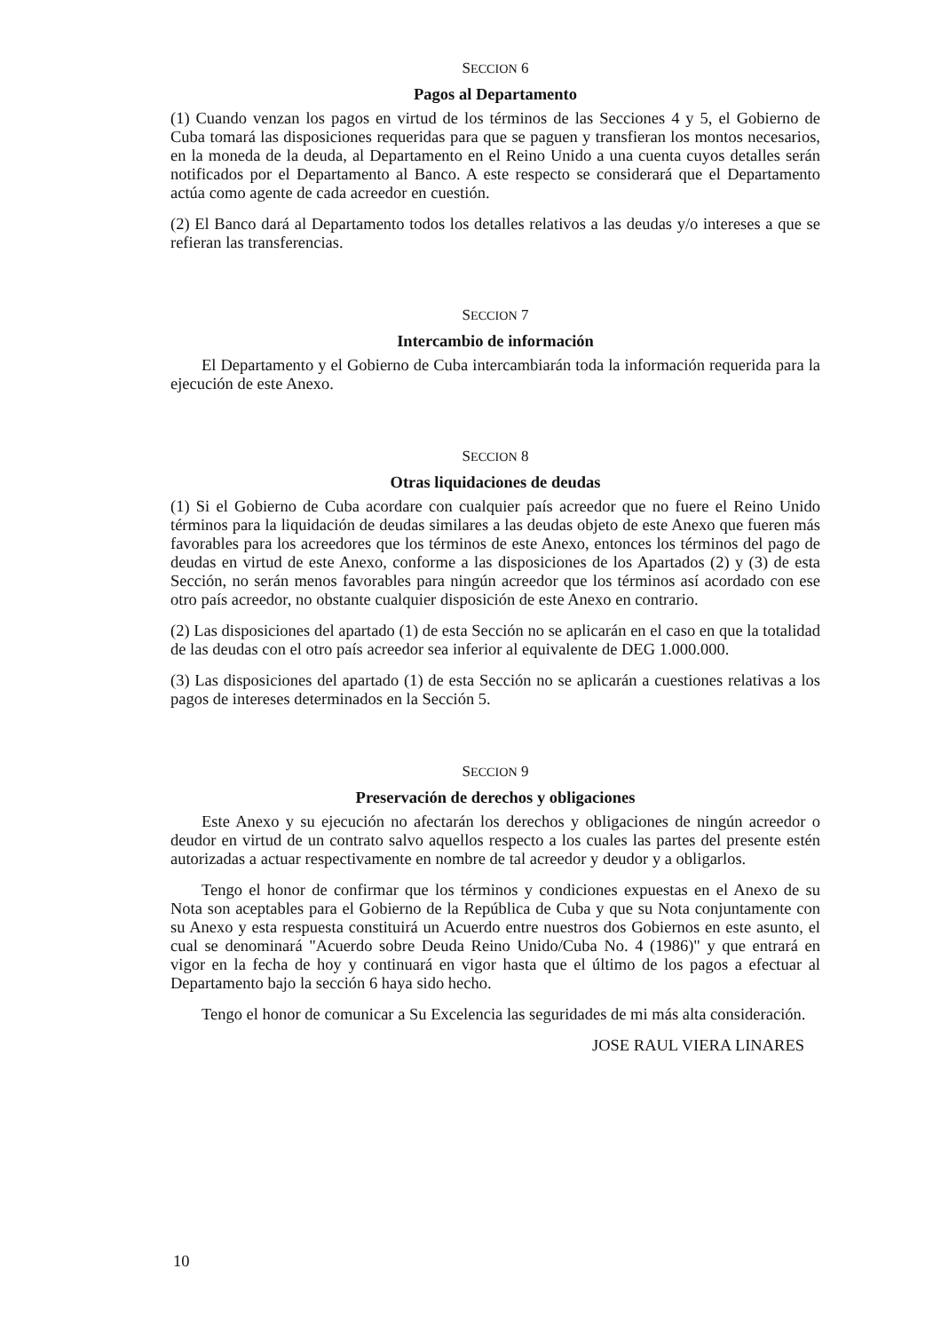SECCION 6
Pagos al Departamento
(1) Cuando venzan los pagos en virtud de los términos de las Secciones 4 y 5, el Gobierno de Cuba tomará las disposiciones requeridas para que se paguen y transfieran los montos necesarios, en la moneda de la deuda, al Departamento en el Reino Unido a una cuenta cuyos detalles serán notificados por el Departamento al Banco. A este respecto se considerará que el Departamento actúa como agente de cada acreedor en cuestión.
(2) El Banco dará al Departamento todos los detalles relativos a las deudas y/o intereses a que se refieran las transferencias.
SECCION 7
Intercambio de información
El Departamento y el Gobierno de Cuba intercambiarán toda la información requerida para la ejecución de este Anexo.
SECCION 8
Otras liquidaciones de deudas
(1) Si el Gobierno de Cuba acordare con cualquier país acreedor que no fuere el Reino Unido términos para la liquidación de deudas similares a las deudas objeto de este Anexo que fueren más favorables para los acreedores que los términos de este Anexo, entonces los términos del pago de deudas en virtud de este Anexo, conforme a las disposiciones de los Apartados (2) y (3) de esta Sección, no serán menos favorables para ningún acreedor que los términos así acordado con ese otro país acreedor, no obstante cualquier disposición de este Anexo en contrario.
(2) Las disposiciones del apartado (1) de esta Sección no se aplicarán en el caso en que la totalidad de las deudas con el otro país acreedor sea inferior al equivalente de DEG 1.000.000.
(3) Las disposiciones del apartado (1) de esta Sección no se aplicarán a cuestiones relativas a los pagos de intereses determinados en la Sección 5.
SECCION 9
Preservación de derechos y obligaciones
Este Anexo y su ejecución no afectarán los derechos y obligaciones de ningún acreedor o deudor en virtud de un contrato salvo aquellos respecto a los cuales las partes del presente estén autorizadas a actuar respectivamente en nombre de tal acreedor y deudor y a obligarlos.
Tengo el honor de confirmar que los términos y condiciones expuestas en el Anexo de su Nota son aceptables para el Gobierno de la República de Cuba y que su Nota conjuntamente con su Anexo y esta respuesta constituirá un Acuerdo entre nuestros dos Gobiernos en este asunto, el cual se denominará "Acuerdo sobre Deuda Reino Unido/Cuba No. 4 (1986)" y que entrará en vigor en la fecha de hoy y continuará en vigor hasta que el último de los pagos a efectuar al Departamento bajo la sección 6 haya sido hecho.
Tengo el honor de comunicar a Su Excelencia las seguridades de mi más alta consideración.
JOSE RAUL VIERA LINARES
10